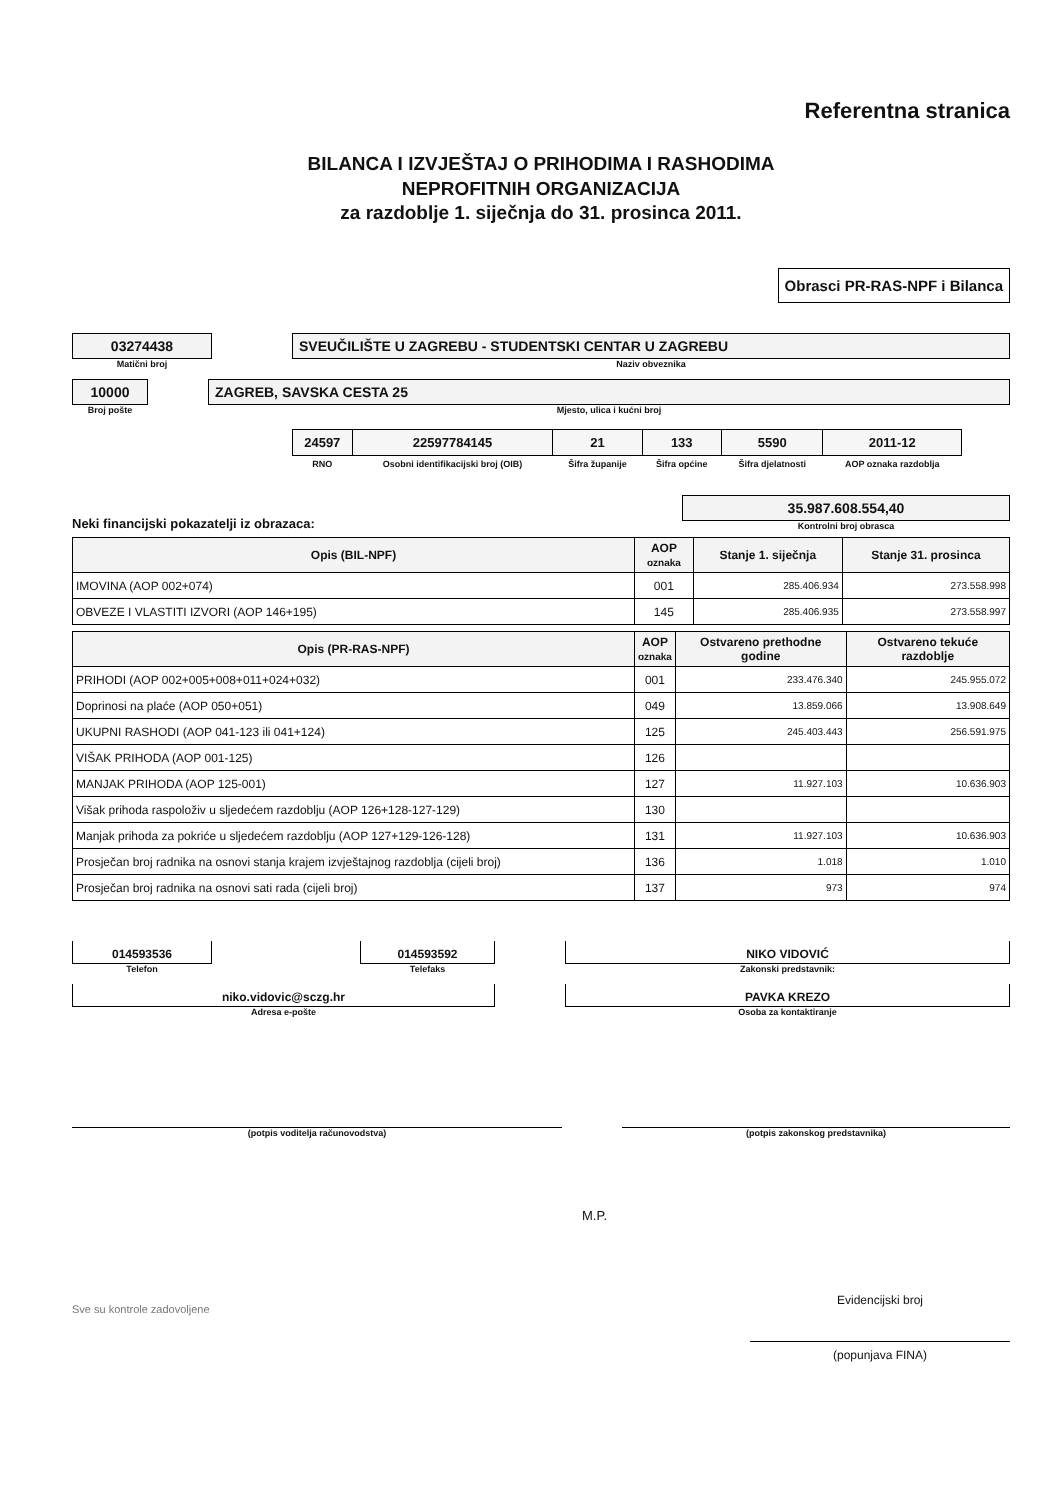Referentna stranica
BILANCA I IZVJEŠTAJ O PRIHODIMA I RASHODIMA
NEPROFITNIH ORGANIZACIJA
za razdoblje 1. siječnja do 31. prosinca 2011.
Obrasci PR-RAS-NPF i Bilanca
03274438
Matični broj
SVEUČILIŠTE U ZAGREBU - STUDENTSKI CENTAR U ZAGREBU
Naziv obveznika
10000
Broj pošte
ZAGREB, SAVSKA CESTA 25
Mjesto, ulica i kućni broj
| 24597 | 22597784145 | 21 | 133 | 5590 | 2011-12 |
| RNO | Osobni identifikacijski broj (OIB) | Šifra županije | Šifra općine | Šifra djelatnosti | AOP oznaka razdoblja |
Neki financijski pokazatelji iz obrazaca:
35.987.608.554,40
Kontrolni broj obrasca
| Opis (BIL-NPF) | AOP oznaka | Stanje 1. siječnja | Stanje 31. prosinca |
| --- | --- | --- | --- |
| IMOVINA (AOP 002+074) | 001 | 285.406.934 | 273.558.998 |
| OBVEZE I VLASTITI IZVORI (AOP 146+195) | 145 | 285.406.935 | 273.558.997 |
| Opis (PR-RAS-NPF) | AOP oznaka | Ostvareno prethodne godine | Ostvareno tekuće razdoblje |
| --- | --- | --- | --- |
| PRIHODI (AOP 002+005+008+011+024+032) | 001 | 233.476.340 | 245.955.072 |
| Doprinosi na plaće (AOP 050+051) | 049 | 13.859.066 | 13.908.649 |
| UKUPNI RASHODI (AOP 041-123 ili 041+124) | 125 | 245.403.443 | 256.591.975 |
| VIŠAK PRIHODA (AOP 001-125) | 126 | | |
| MANJAK PRIHODA (AOP 125-001) | 127 | 11.927.103 | 10.636.903 |
| Višak prihoda raspoloživ u sljedećem razdoblju (AOP 126+128-127-129) | 130 | | |
| Manjak prihoda za pokriće u sljedećem razdoblju (AOP 127+129-126-128) | 131 | 11.927.103 | 10.636.903 |
| Prosječan broj radnika na osnovi stanja krajem izvještajnog razdoblja (cijeli broj) | 136 | 1.018 | 1.010 |
| Prosječan broj radnika na osnovi sati rada (cijeli broj) | 137 | 973 | 974 |
014593536
Telefon
014593592
Telefaks
NIKO VIDOVIĆ
Zakonski predstavnik:
niko.vidovic@sczg.hr
Adresa e-pošte
PAVKA KREZO
Osoba za kontaktiranje
(potpis voditelja računovodstva) (potpis zakonskog predstavnika)
M.P.
Sve su kontrole zadovoljene
Evidencijski broj
(popunjava FINA)